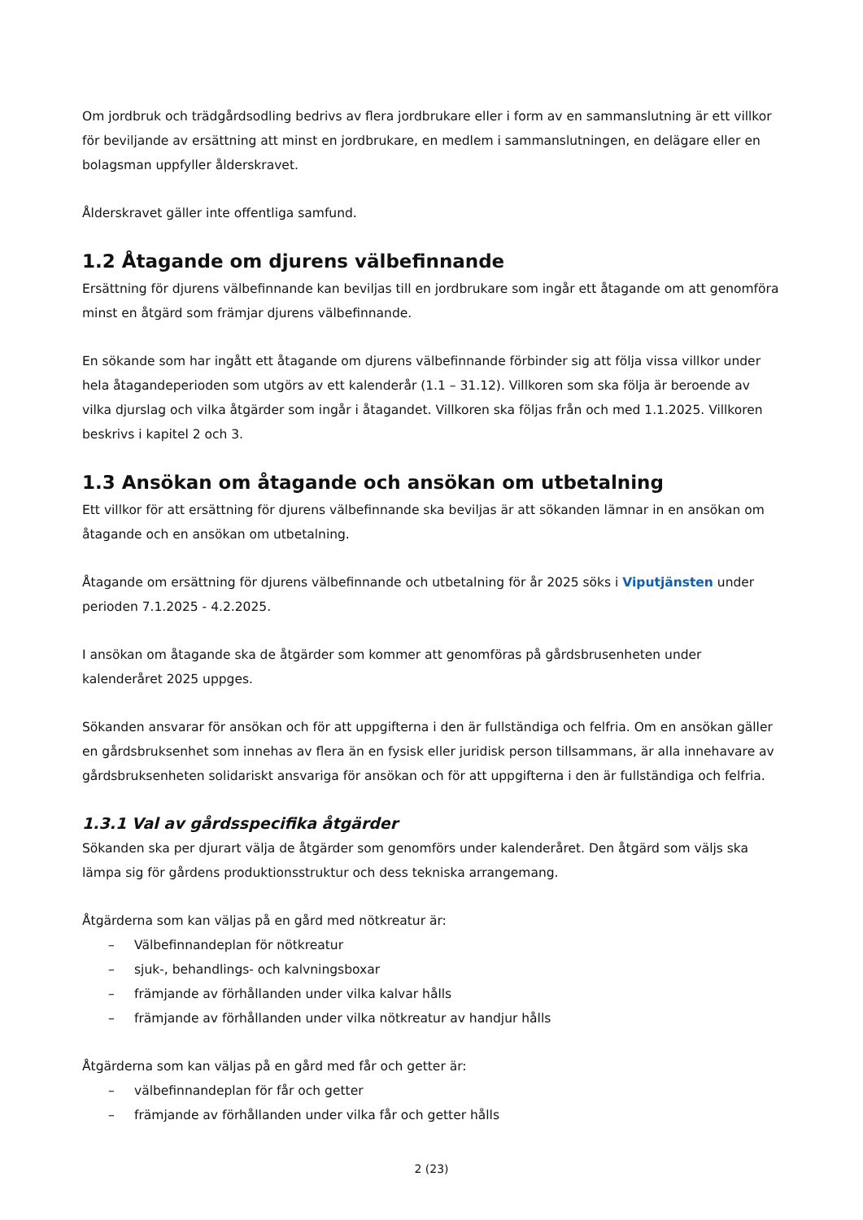Om jordbruk och trädgårdsodling bedrivs av flera jordbrukare eller i form av en sammanslutning är ett villkor för beviljande av ersättning att minst en jordbrukare, en medlem i sammanslutningen, en delägare eller en bolagsman uppfyller ålderskravet.
Ålderskravet gäller inte offentliga samfund.
1.2 Åtagande om djurens välbefinnande
Ersättning för djurens välbefinnande kan beviljas till en jordbrukare som ingår ett åtagande om att genomföra minst en åtgärd som främjar djurens välbefinnande.
En sökande som har ingått ett åtagande om djurens välbefinnande förbinder sig att följa vissa villkor under hela åtagandeperioden som utgörs av ett kalenderår (1.1 – 31.12). Villkoren som ska följa är beroende av vilka djurslag och vilka åtgärder som ingår i åtagandet. Villkoren ska följas från och med 1.1.2025. Villkoren beskrivs i kapitel 2 och 3.
1.3 Ansökan om åtagande och ansökan om utbetalning
Ett villkor för att ersättning för djurens välbefinnande ska beviljas är att sökanden lämnar in en ansökan om åtagande och en ansökan om utbetalning.
Åtagande om ersättning för djurens välbefinnande och utbetalning för år 2025 söks i Viputjänsten under perioden 7.1.2025 - 4.2.2025.
I ansökan om åtagande ska de åtgärder som kommer att genomföras på gårdsbrusenheten under kalenderåret 2025 uppges.
Sökanden ansvarar för ansökan och för att uppgifterna i den är fullständiga och felfria. Om en ansökan gäller en gårdsbruksenhet som innehas av flera än en fysisk eller juridisk person tillsammans, är alla innehavare av gårdsbruksenheten solidariskt ansvariga för ansökan och för att uppgifterna i den är fullständiga och felfria.
1.3.1 Val av gårdsspecifika åtgärder
Sökanden ska per djurart välja de åtgärder som genomförs under kalenderåret. Den åtgärd som väljs ska lämpa sig för gårdens produktionsstruktur och dess tekniska arrangemang.
Åtgärderna som kan väljas på en gård med nötkreatur är:
– Välbefinnandeplan för nötkreatur
– sjuk-, behandlings- och kalvningsboxar
– främjande av förhållanden under vilka kalvar hålls
– främjande av förhållanden under vilka nötkreatur av handjur hålls
Åtgärderna som kan väljas på en gård med får och getter är:
– välbefinnandeplan för får och getter
– främjande av förhållanden under vilka får och getter hålls
2 (23)